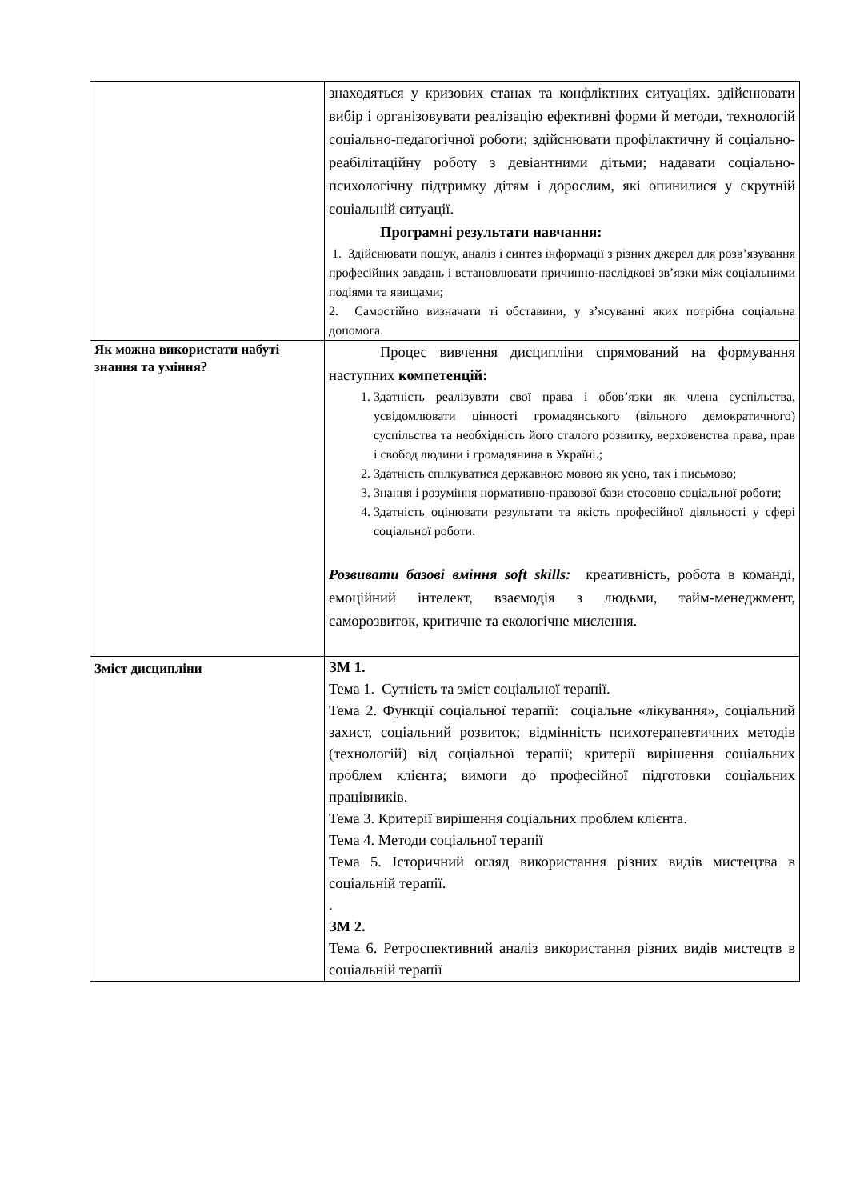| | знаходяться у кризових станах та конфліктних ситуаціях. здійснювати вибір і організовувати реалізацію ефективні форми й методи, технологій соціально-педагогічної роботи; здійснювати профілактичну й соціально-реабілітаційну роботу з девіантними дітьми; надавати соціально-психологічну підтримку дітям і дорослим, які опинилися у скрутній соціальній ситуації. Програмні результати навчання: 1. Здійснювати пошук, аналіз і синтез інформації з різних джерел для розв’язування професійних завдань і встановлювати причинно-наслідкові зв’язки між соціальними подіями та явищами; 2. Самостійно визначати ті обставини, у з’ясуванні яких потрібна соціальна допомога. |
| Як можна використати набуті знання та уміння? | Процес вивчення дисципліни спрямований на формування наступних компетенцій: 1. Здатність реалізувати свої права і обов’язки як члена суспільства, усвідомлювати цінності громадянського (вільного демократичного) суспільства та необхідність його сталого розвитку, верховенства права, прав і свобод людини і громадянина в Україні.; 2. Здатність спілкуватися державною мовою як усно, так і письмово; 3. Знання і розуміння нормативно-правової бази стосовно соціальної роботи; 4. Здатність оцінювати результати та якість професійної діяльності у сфері соціальної роботи. Розвивати базові вміння soft skills: креативність, робота в команді, емоційний інтелект, взаємодія з людьми, тайм-менеджмент, саморозвиток, критичне та екологічне мислення. |
| Зміст дисципліни | ЗМ 1. Тема 1. Сутність та зміст соціальної терапії. Тема 2. Функції соціальної терапії: соціальне «лікування», соціальний захист, соціальний розвиток; відмінність психотерапевтичних методів (технологій) від соціальної терапії; критерії вирішення соціальних проблем клієнта; вимоги до професійної підготовки соціальних працівників. Тема 3. Критерії вирішення соціальних проблем клієнта. Тема 4. Методи соціальної терапії Тема 5. Історичний огляд використання різних видів мистецтва в соціальній терапії. . ЗМ 2. Тема 6. Ретроспективний аналіз використання різних видів мистецтв в соціальній терапії |